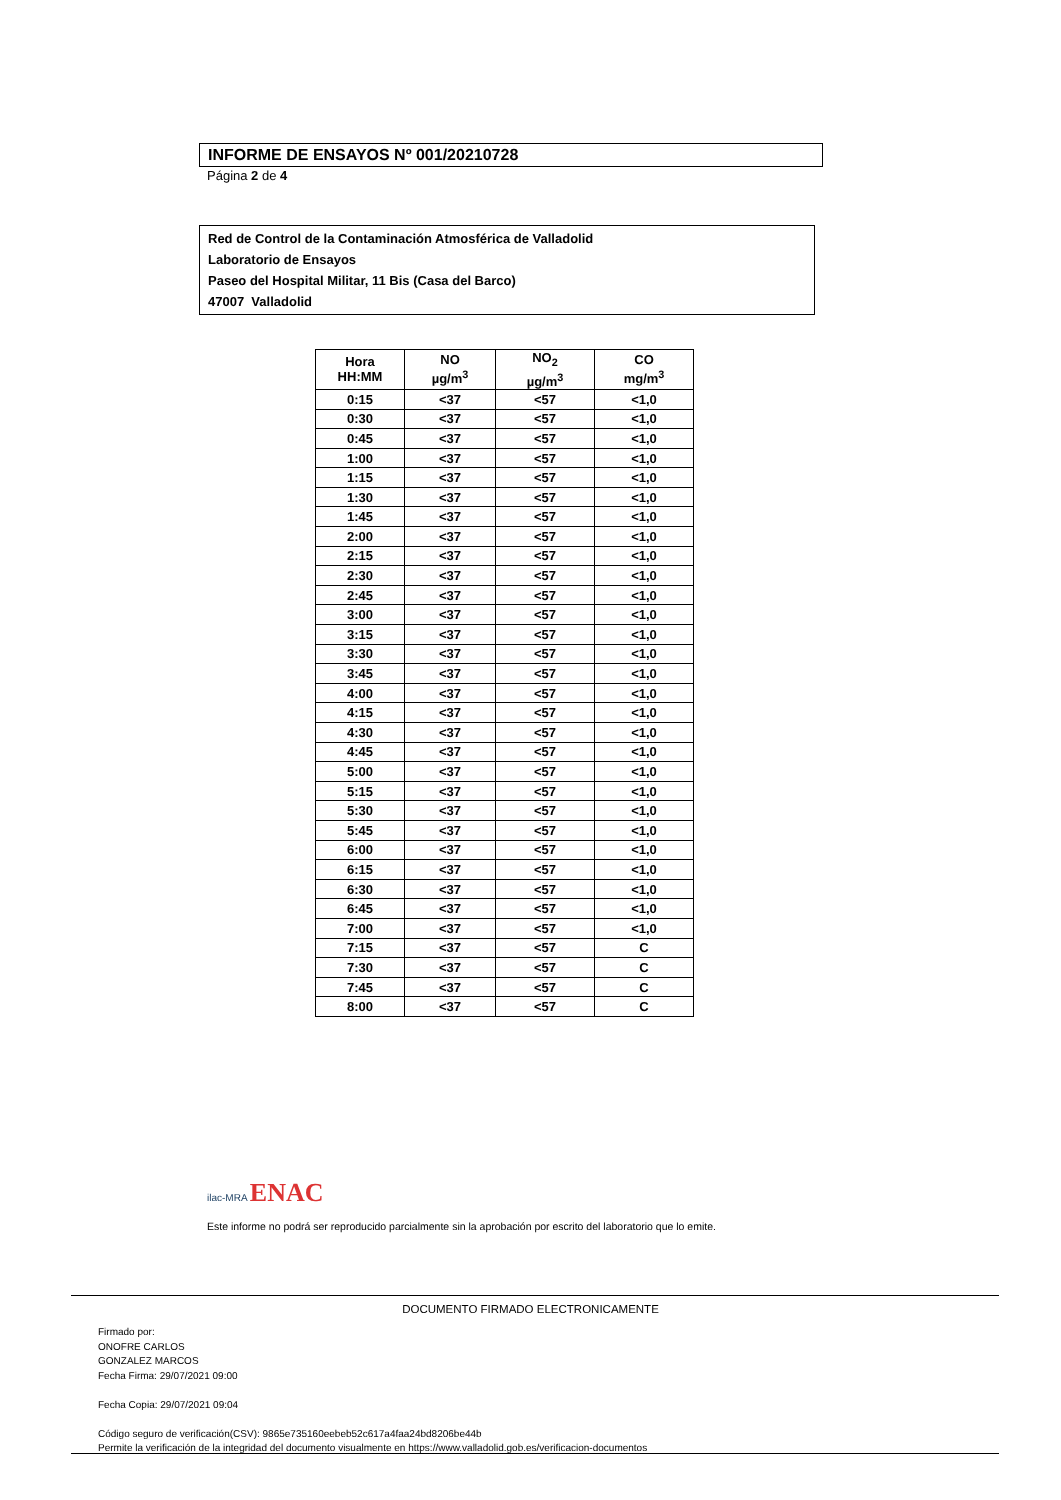INFORME DE ENSAYOS Nº 001/20210728
Página 2 de 4
Red de Control de la Contaminación Atmosférica de Valladolid
Laboratorio de Ensayos
Paseo del Hospital Militar, 11 Bis (Casa del Barco)
47007 Valladolid
| Hora HH:MM | NO µg/m<sup>3</sup> | NO<sub>2</sub> µg/m<sup>3</sup> | CO mg/m<sup>3</sup> |
| --- | --- | --- | --- |
| 0:15 | <37 | <57 | <1,0 |
| 0:30 | <37 | <57 | <1,0 |
| 0:45 | <37 | <57 | <1,0 |
| 1:00 | <37 | <57 | <1,0 |
| 1:15 | <37 | <57 | <1,0 |
| 1:30 | <37 | <57 | <1,0 |
| 1:45 | <37 | <57 | <1,0 |
| 2:00 | <37 | <57 | <1,0 |
| 2:15 | <37 | <57 | <1,0 |
| 2:30 | <37 | <57 | <1,0 |
| 2:45 | <37 | <57 | <1,0 |
| 3:00 | <37 | <57 | <1,0 |
| 3:15 | <37 | <57 | <1,0 |
| 3:30 | <37 | <57 | <1,0 |
| 3:45 | <37 | <57 | <1,0 |
| 4:00 | <37 | <57 | <1,0 |
| 4:15 | <37 | <57 | <1,0 |
| 4:30 | <37 | <57 | <1,0 |
| 4:45 | <37 | <57 | <1,0 |
| 5:00 | <37 | <57 | <1,0 |
| 5:15 | <37 | <57 | <1,0 |
| 5:30 | <37 | <57 | <1,0 |
| 5:45 | <37 | <57 | <1,0 |
| 6:00 | <37 | <57 | <1,0 |
| 6:15 | <37 | <57 | <1,0 |
| 6:30 | <37 | <57 | <1,0 |
| 6:45 | <37 | <57 | <1,0 |
| 7:00 | <37 | <57 | <1,0 |
| 7:15 | <37 | <57 | C |
| 7:30 | <37 | <57 | C |
| 7:45 | <37 | <57 | C |
| 8:00 | <37 | <57 | C |
ilac-MRA ENAC
Este informe no podrá ser reproducido parcialmente sin la aprobación por escrito del laboratorio que lo emite.
DOCUMENTO FIRMADO ELECTRONICAMENTE
Firmado por:
ONOFRE CARLOS
GONZALEZ MARCOS
Fecha Firma: 29/07/2021 09:00
Fecha Copia: 29/07/2021 09:04
Código seguro de verificación(CSV): 9865e735160eebeb52c617a4faa24bd8206be44b
Permite la verificación de la integridad del documento visualmente en https://www.valladolid.gob.es/verificacion-documentos